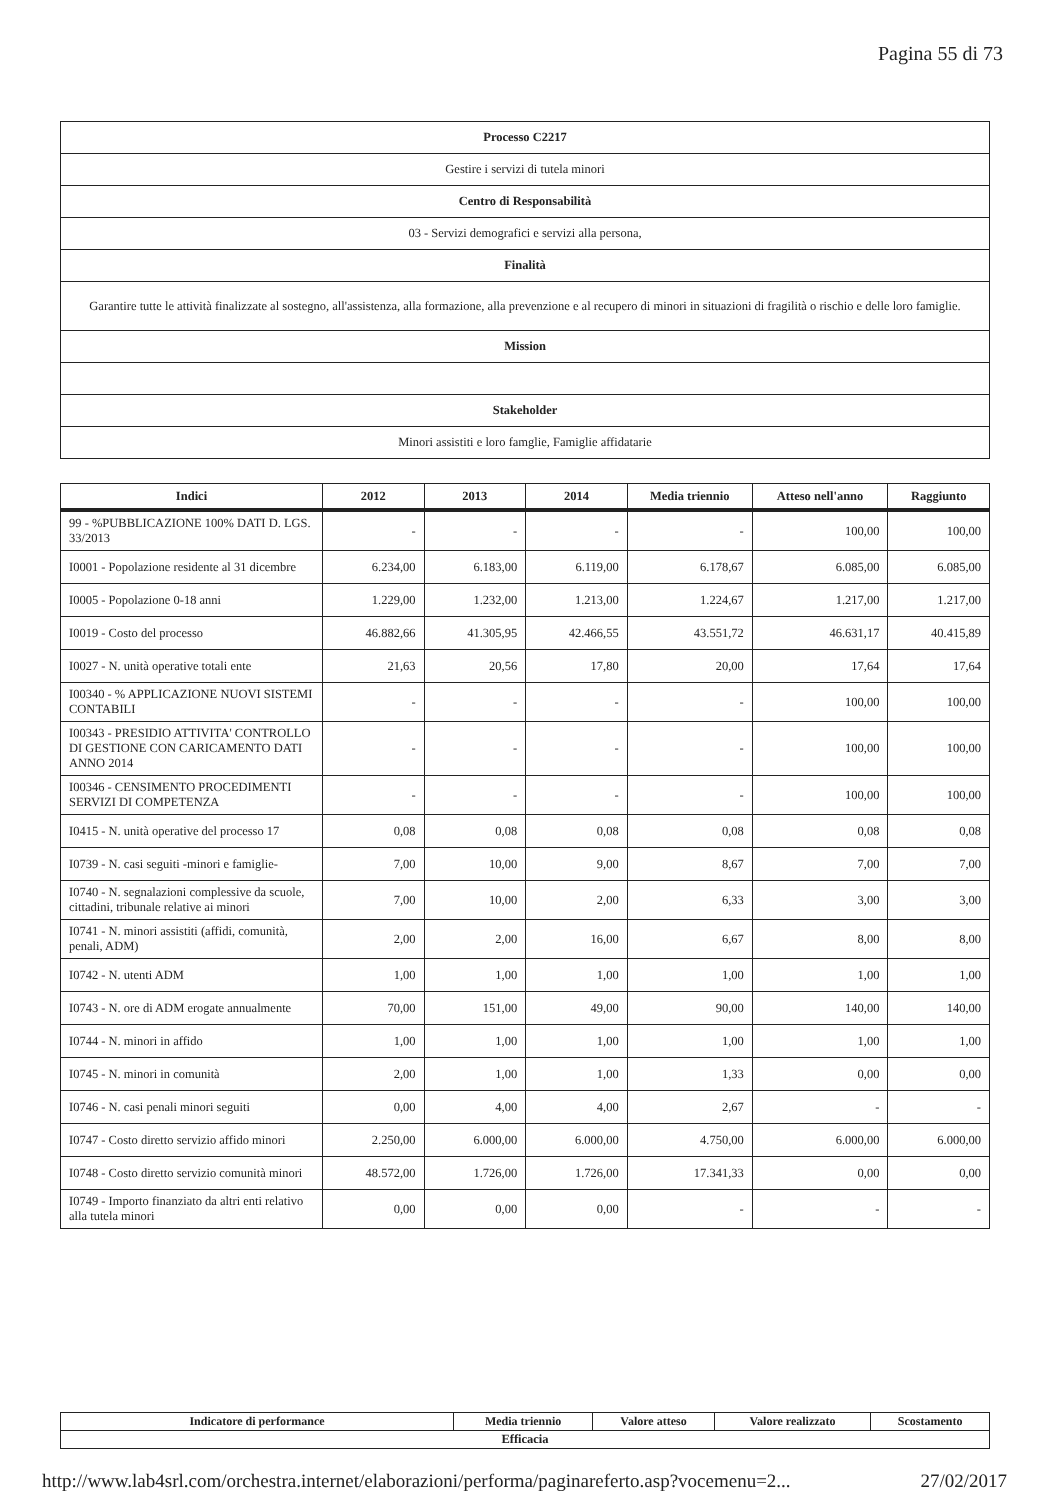Pagina 55 di 73
| Processo C2217 |
| Gestire i servizi di tutela minori |
| Centro di Responsabilità |
| 03 - Servizi demografici e servizi alla persona, |
| Finalità |
| Garantire tutte le attività finalizzate al sostegno, all'assistenza, alla formazione, alla prevenzione e al recupero di minori in situazioni di fragilità o rischio e delle loro famiglie. |
| Mission |
| Stakeholder |
| Minori assistiti e loro famglie, Famiglie affidatarie |
| Indici | 2012 | 2013 | 2014 | Media triennio | Atteso nell'anno | Raggiunto |
| --- | --- | --- | --- | --- | --- | --- |
| 99 - %PUBBLICAZIONE 100% DATI D. LGS. 33/2013 | - | - | - | - | 100,00 | 100,00 |
| I0001 - Popolazione residente al 31 dicembre | 6.234,00 | 6.183,00 | 6.119,00 | 6.178,67 | 6.085,00 | 6.085,00 |
| I0005 - Popolazione 0-18 anni | 1.229,00 | 1.232,00 | 1.213,00 | 1.224,67 | 1.217,00 | 1.217,00 |
| I0019 - Costo del processo | 46.882,66 | 41.305,95 | 42.466,55 | 43.551,72 | 46.631,17 | 40.415,89 |
| I0027 - N. unità operative totali ente | 21,63 | 20,56 | 17,80 | 20,00 | 17,64 | 17,64 |
| I00340 - % APPLICAZIONE NUOVI SISTEMI CONTABILI | - | - | - | - | 100,00 | 100,00 |
| I00343 - PRESIDIO ATTIVITA' CONTROLLO DI GESTIONE CON CARICAMENTO DATI ANNO 2014 | - | - | - | - | 100,00 | 100,00 |
| I00346 - CENSIMENTO PROCEDIMENTI SERVIZI DI COMPETENZA | - | - | - | - | 100,00 | 100,00 |
| I0415 - N. unità operative del processo 17 | 0,08 | 0,08 | 0,08 | 0,08 | 0,08 | 0,08 |
| I0739 - N. casi seguiti -minori e famiglie- | 7,00 | 10,00 | 9,00 | 8,67 | 7,00 | 7,00 |
| I0740 - N. segnalazioni complessive da scuole, cittadini, tribunale relative ai minori | 7,00 | 10,00 | 2,00 | 6,33 | 3,00 | 3,00 |
| I0741 - N. minori assistiti (affidi, comunità, penali, ADM) | 2,00 | 2,00 | 16,00 | 6,67 | 8,00 | 8,00 |
| I0742 - N. utenti ADM | 1,00 | 1,00 | 1,00 | 1,00 | 1,00 | 1,00 |
| I0743 - N. ore di ADM erogate annualmente | 70,00 | 151,00 | 49,00 | 90,00 | 140,00 | 140,00 |
| I0744 - N. minori in affido | 1,00 | 1,00 | 1,00 | 1,00 | 1,00 | 1,00 |
| I0745 - N. minori in comunità | 2,00 | 1,00 | 1,00 | 1,33 | 0,00 | 0,00 |
| I0746 - N. casi penali minori seguiti | 0,00 | 4,00 | 4,00 | 2,67 | - | - |
| I0747 - Costo diretto servizio affido minori | 2.250,00 | 6.000,00 | 6.000,00 | 4.750,00 | 6.000,00 | 6.000,00 |
| I0748 - Costo diretto servizio comunità minori | 48.572,00 | 1.726,00 | 1.726,00 | 17.341,33 | 0,00 | 0,00 |
| I0749 - Importo finanziato da altri enti relativo alla tutela minori | 0,00 | 0,00 | 0,00 | - | - | - |
| Indicatore di performance | Media triennio | Valore atteso | Valore realizzato | Scostamento |
| --- | --- | --- | --- | --- |
| Efficacia | | | | |
http://www.lab4srl.com/orchestra.internet/elaborazioni/performa/paginareferto.asp?vocemenu=2... 27/02/2017